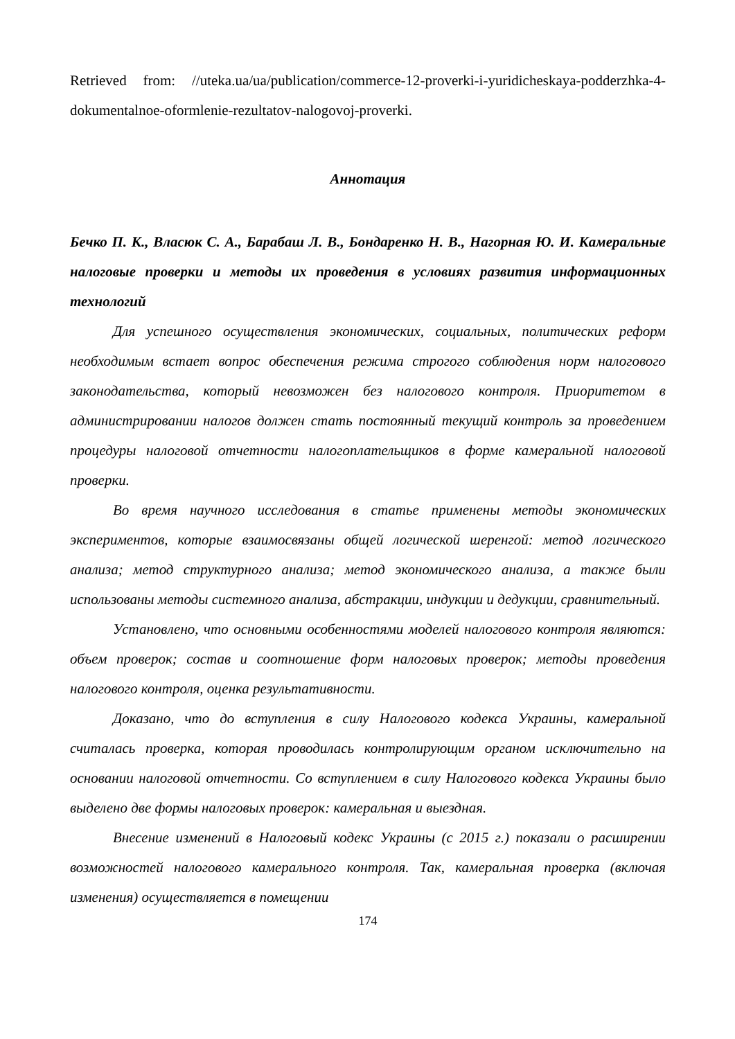Retrieved from: //uteka.ua/ua/publication/commerce-12-proverki-i-yuridicheskaya-podderzhka-4-dokumentalnoe-oformlenie-rezultatov-nalogovoj-proverki.
Аннотация
Бечко П. К., Власюк С. А., Барабаш Л. В., Бондаренко Н. В., Нагорная Ю. И. Камеральные налоговые проверки и методы их проведения в условиях развития информационных технологий
Для успешного осуществления экономических, социальных, политических реформ необходимым встает вопрос обеспечения режима строгого соблюдения норм налогового законодательства, который невозможен без налогового контроля. Приоритетом в администрировании налогов должен стать постоянный текущий контроль за проведением процедуры налоговой отчетности налогоплательщиков в форме камеральной налоговой проверки.
Во время научного исследования в статье применены методы экономических экспериментов, которые взаимосвязаны общей логической шеренгой: метод логического анализа; метод структурного анализа; метод экономического анализа, а также были использованы методы системного анализа, абстракции, индукции и дедукции, сравнительный.
Установлено, что основными особенностями моделей налогового контроля являются: объем проверок; состав и соотношение форм налоговых проверок; методы проведения налогового контроля, оценка результативности.
Доказано, что до вступления в силу Налогового кодекса Украины, камеральной считалась проверка, которая проводилась контролирующим органом исключительно на основании налоговой отчетности. Со вступлением в силу Налогового кодекса Украины было выделено две формы налоговых проверок: камеральная и выездная.
Внесение изменений в Налоговый кодекс Украины (с 2015 г.) показали о расширении возможностей налогового камерального контроля. Так, камеральная проверка (включая изменения) осуществляется в помещении
174